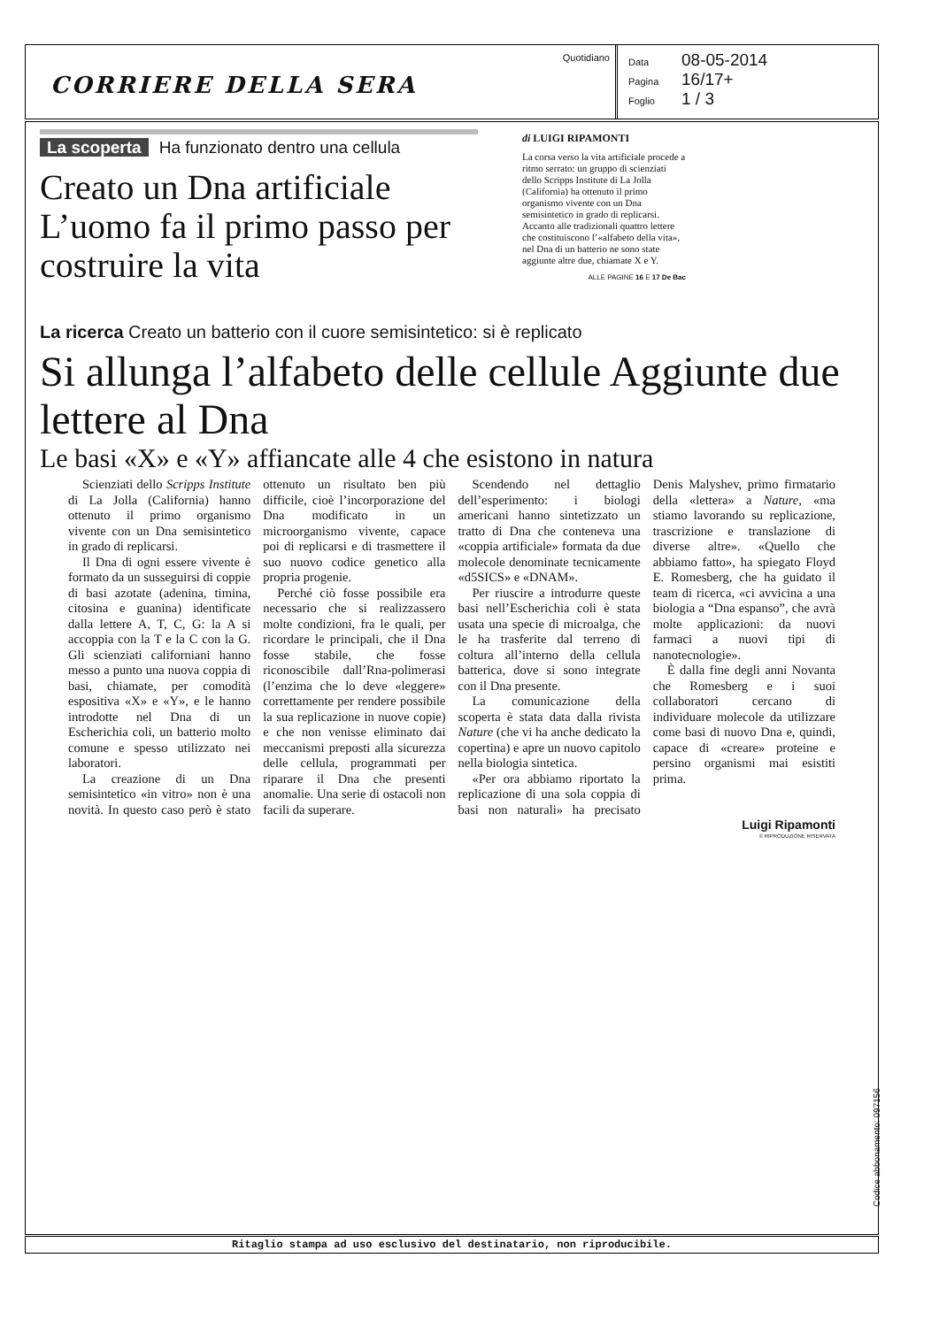CORRIERE DELLA SERA
Quotidiano Data 08-05-2014
Pagina 16/17+
Foglio 1 / 3
La scoperta Ha funzionato dentro una cellula
Creato un Dna artificiale L’uomo fa il primo passo per costruire la vita
di LUIGI RIPAMONTI
La corsa verso la vita artificiale procede a ritmo serrato: un gruppo di scienziati dello Scripps Institute di La Jolla (California) ha ottenuto il primo organismo vivente con un Dna semisintetico in grado di replicarsi. Accanto alle tradizionali quattro lettere che costituiscono l’«alfabeto della vita», nel Dna di un batterio ne sono state aggiunte altre due, chiamate X e Y.
ALLE PAGINE 16 E 17 De Bac
La ricerca Creato un batterio con il cuore semisintetico: si è replicato
Si allunga l’alfabeto delle cellule Aggiunte due lettere al Dna
Le basi «X» e «Y» affiancate alle 4 che esistono in natura
Scienziati dello Scripps Institute di La Jolla (California) hanno ottenuto il primo organismo vivente con un Dna semisintetico in grado di replicarsi.
Il Dna di ogni essere vivente è formato da un susseguirsi di coppie di basi azotate (adenina, timina, citosina e guanina) identificate dalla lettere A, T, C, G: la A si accoppia con la T e la C con la G. Gli scienziati californiani hanno messo a punto una nuova coppia di basi, chiamate, per comodità espositiva «X» e «Y», e le hanno introdotte nel Dna di un Escherichia coli, un batterio molto comune e spesso utilizzato nei laboratori.
La creazione di un Dna semisintetico «in vitro» non è una novità. In questo caso però è stato ottenuto un risultato ben più difficile, cioè l’incorporazione del Dna modificato in un microorganismo vivente, capace poi di replicarsi e di trasmettere il suo nuovo codice genetico alla propria progenie.
Perché ciò fosse possibile era necessario che si realizzassero molte condizioni, fra le quali, per ricordare le principali, che il Dna fosse stabile, che fosse riconoscibile dall’Rna-polimerasi (l’enzima che lo deve «leggere» correttamente per rendere possibile la sua replicazione in nuove copie) e che non venisse eliminato dai meccanismi preposti alla sicurezza delle cellula, programmati per ripararе il Dna che presenti anomalie. Una serie di ostacoli non facili da superare.
Scendendo nel dettaglio dell’esperimento: i biologi americani hanno sintetizzato un tratto di Dna che conteneva una «coppia artificiale» formata da due molecole denominate tecnicamente «d5SICS» e «DNAM».
Per riuscire a introdurre queste basi nell’Escherichia coli è stata usata una specie di microalga, che le ha trasferite dal terreno di coltura all’interno della cellula batterica, dove si sono integrate con il Dna presente.
La comunicazione della scoperta è stata data dalla rivista Nature (che vi ha anche dedicato la copertina) e apre un nuovo capitolo nella biologia sintetica.
«Per ora abbiamo riportato la replicazione di una sola coppia di basi non naturali» ha precisato Denis Malyshev, primo firmatario della «lettera» a Nature, «ma stiamo lavorando su replicazione, trascrizione e translazione di diverse altre». «Quello che abbiamo fatto», ha spiegato Floyd E. Romesberg, che ha guidato il team di ricerca, «ci avvicina a una biologia a “Dna espanso”, che avrà molte applicazioni: da nuovi farmaci a nuovi tipi di nanotecnologie».
È dalla fine degli anni Novanta che Romesberg e i suoi collaboratori cercano di individuare molecole da utilizzare come basi di nuovo Dna e, quindi, capace di «creare» proteine e persino organismi mai esistiti prima.
Luigi Ripamonti
© RIPRODUZIONE RISERVATA
Codice abbonamento: 097156
Ritaglio stampa ad uso esclusivo del destinatario, non riproducibile.